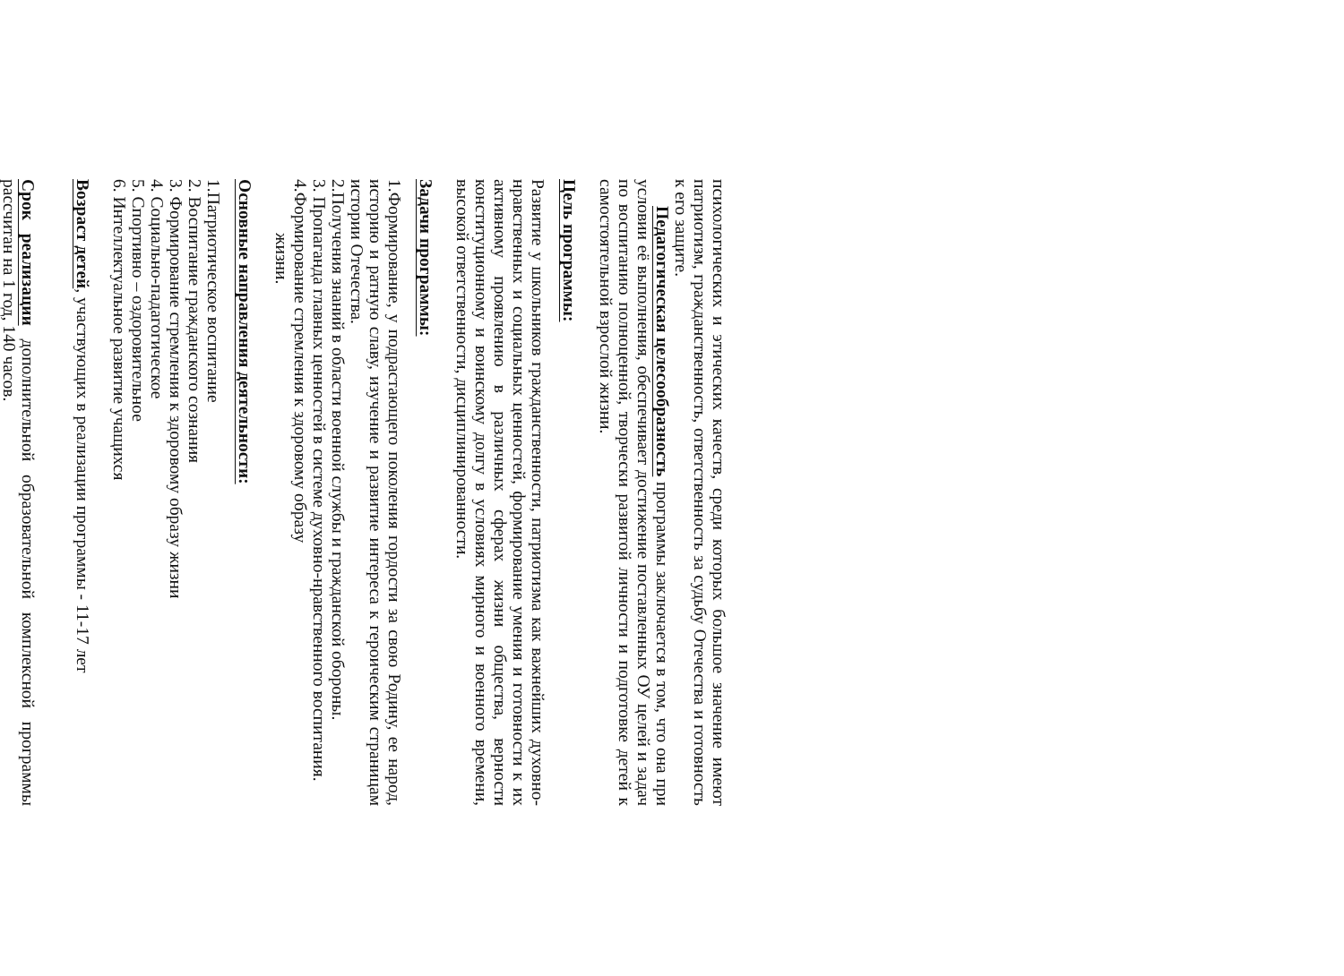психологических и этических качеств, среди которых большое значение имеют патриотизм, гражданственность, ответственность за судьбу Отечества и готовность к его защите.
Педагогическая целесообразность программы заключается в том, что она при условии её выполнения, обеспечивает достижение поставленных ОУ целей и задач по воспитанию полноценной, творчески развитой личности и подготовке детей к самостоятельной взрослой жизни.
Цель программы:
Развитие у школьников гражданственности, патриотизма как важнейших духовно-нравственных и социальных ценностей, формирование умения и готовности к их активному проявлению в различных сферах жизни общества, верности конституционному и воинскому долгу в условиях мирного и военного времени, высокой ответственности, дисциплинированности.
Задачи программы:
1.Формирование, у подрастающего поколения гордости за свою Родину, ее народ, историю и ратную славу, изучение и развитие интереса к героическим страницам истории Отечества.
2.Получения знаний в области военной службы и гражданской обороны.
3. Пропаганда главных ценностей в системе духовно-нравственного воспитания.
4.Формирование стремления к здоровому образу
жизни.
Основные направления деятельности:
1.Патриотическое воспитание
2. Воспитание гражданского сознания
3. Формирование стремления к здоровому образу жизни
4. Социально-падагогическое
5. Спортивно – оздоровительное
6. Интеллектуальное развитие учащихся
Возраст детей, участвующих в реализации программы - 11-17 лет
Срок реализации дополнительной образовательной комплексной программы рассчитан на 1 год, 140 часов.